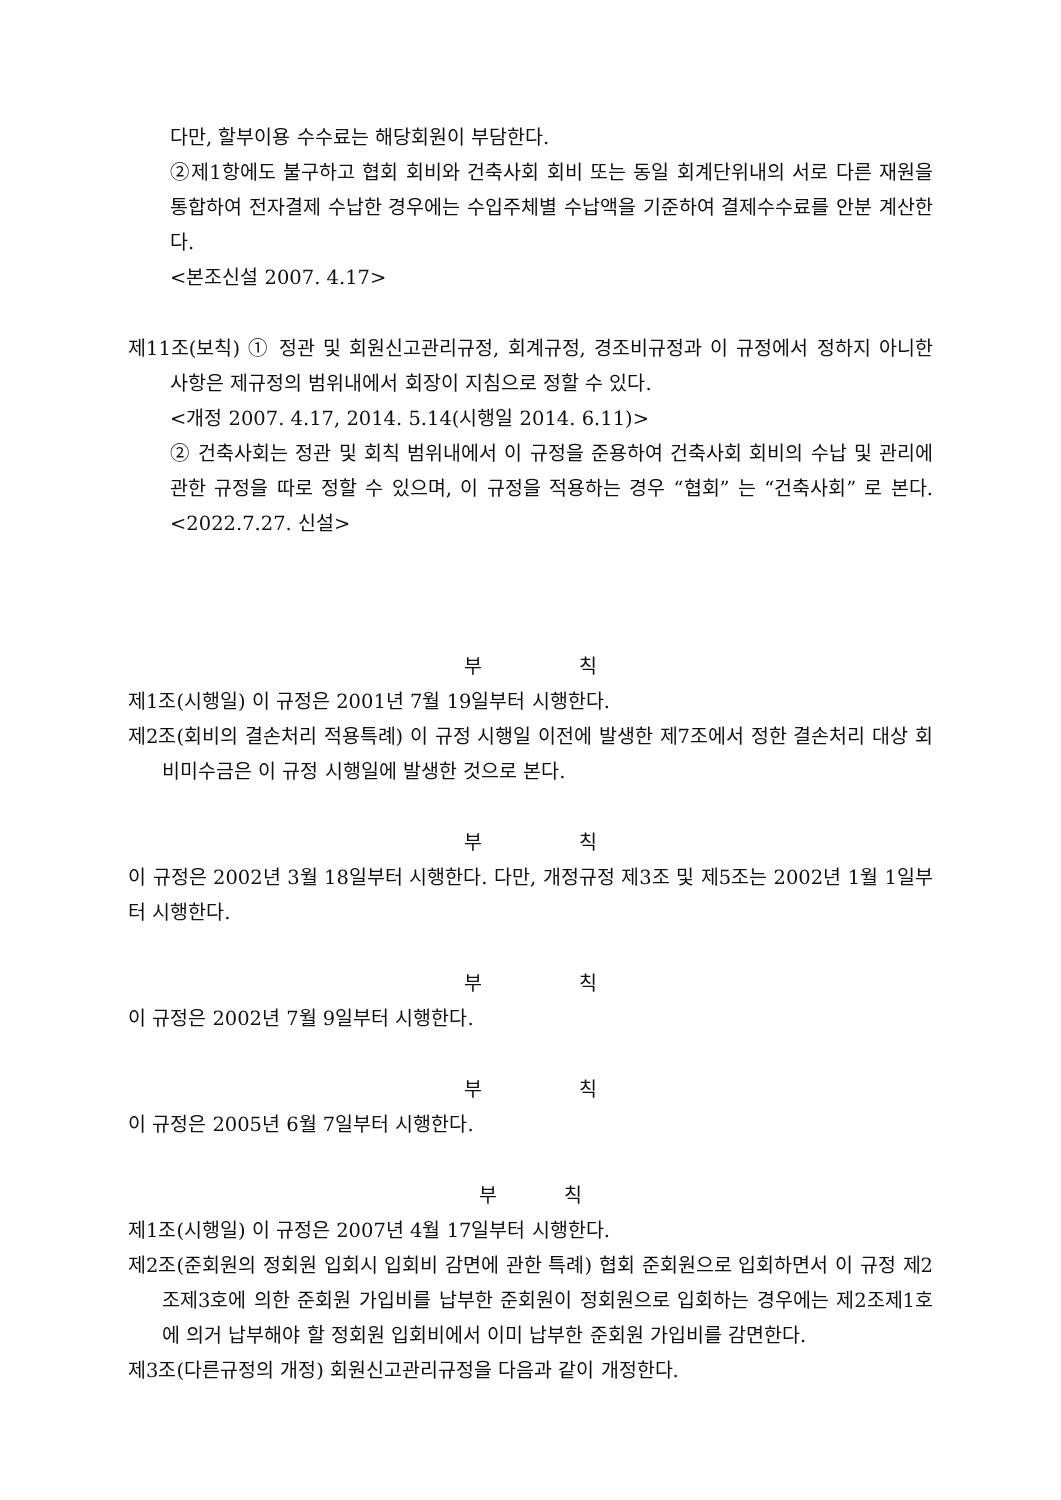다만, 할부이용 수수료는 해당회원이 부담한다.
②제1항에도 불구하고 협회 회비와 건축사회 회비 또는 동일 회계단위내의 서로 다른 재원을 통합하여 전자결제 수납한 경우에는 수입주체별 수납액을 기준하여 결제수수료를 안분 계산한다.
<본조신설 2007. 4.17>
제11조(보칙) ① 정관 및 회원신고관리규정, 회계규정, 경조비규정과 이 규정에서 정하지 아니한 사항은 제규정의 범위내에서 회장이 지침으로 정할 수 있다.
<개정 2007. 4.17, 2014. 5.14(시행일 2014. 6.11)>
② 건축사회는 정관 및 회칙 범위내에서 이 규정을 준용하여 건축사회 회비의 수납 및 관리에 관한 규정을 따로 정할 수 있으며, 이 규정을 적용하는 경우 “협회” 는 “건축사회” 로 본다. <2022.7.27. 신설>
부 칙
제1조(시행일) 이 규정은 2001년 7월 19일부터 시행한다.
제2조(회비의 결손처리 적용특례) 이 규정 시행일 이전에 발생한 제7조에서 정한 결손처리 대상 회비미수금은 이 규정 시행일에 발생한 것으로 본다.
부 칙
이 규정은 2002년 3월 18일부터 시행한다. 다만, 개정규정 제3조 및 제5조는 2002년 1월 1일부터 시행한다.
부 칙
이 규정은 2002년 7월 9일부터 시행한다.
부 칙
이 규정은 2005년 6월 7일부터 시행한다.
부 칙
제1조(시행일) 이 규정은 2007년 4월 17일부터 시행한다.
제2조(준회원의 정회원 입회시 입회비 감면에 관한 특례) 협회 준회원으로 입회하면서 이 규정 제2조제3호에 의한 준회원 가입비를 납부한 준회원이 정회원으로 입회하는 경우에는 제2조제1호에 의거 납부해야 할 정회원 입회비에서 이미 납부한 준회원 가입비를 감면한다.
제3조(다른규정의 개정) 회원신고관리규정을 다음과 같이 개정한다.